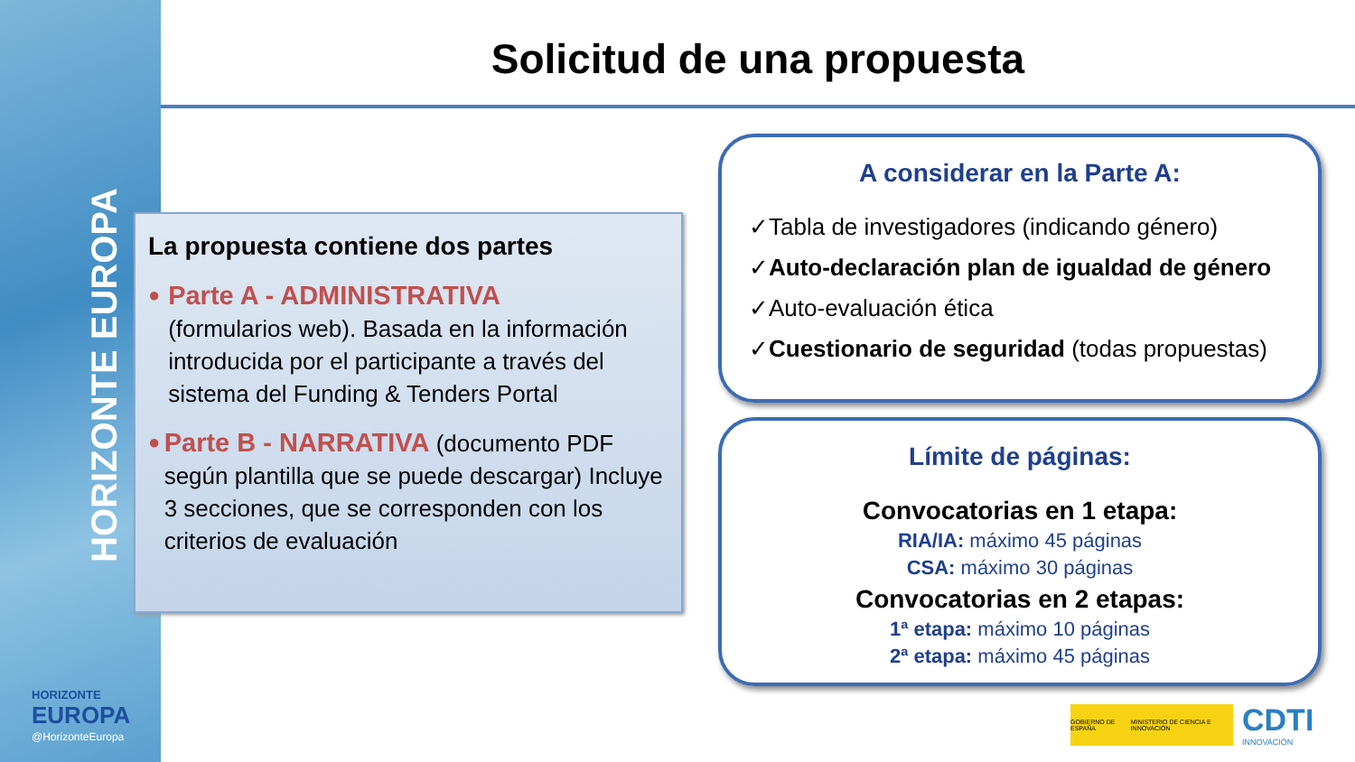HORIZONTE EUROPA
HORIZONTE
EUROPA
@HorizonteEuropa
Solicitud de una propuesta
La propuesta contiene dos partes
●
Parte A - ADMINISTRATIVA
(formularios web). Basada en la información introducida por el participante a través del sistema del Funding & Tenders Portal
●
Parte B - NARRATIVA (documento PDF según plantilla que se puede descargar) Incluye 3 secciones, que se corresponden con los criterios de evaluación
A considerar en la Parte A:
✓Tabla de investigadores (indicando género)
✓Auto-declaración plan de igualdad de género
✓Auto-evaluación ética
✓Cuestionario de seguridad (todas propuestas)
Límite de páginas:
Convocatorias en 1 etapa:
RIA/IA: máximo 45 páginas
CSA: máximo 30 páginas
Convocatorias en 2 etapas:
1ª etapa: máximo 10 páginas
2ª etapa: máximo 45 páginas
GOBIERNO DE ESPAÑA MINISTERIO DE CIENCIA E INNOVACIÓN
CDTI
INNOVACIÓN